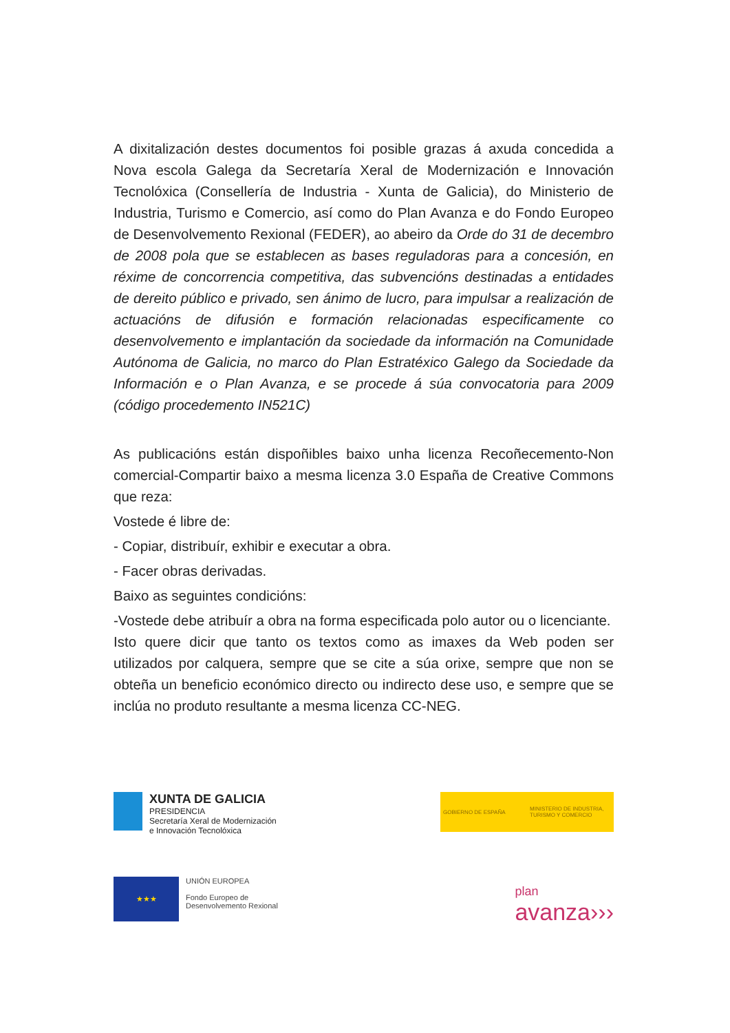A dixitalización destes documentos foi posible grazas á axuda concedida a Nova escola Galega da Secretaría Xeral de Modernización e Innovación Tecnolóxica (Consellería de Industria - Xunta de Galicia), do Ministerio de Industria, Turismo e Comercio, así como do Plan Avanza e do Fondo Europeo de Desenvolvemento Rexional (FEDER), ao abeiro da Orde do 31 de decembro de 2008 pola que se establecen as bases reguladoras para a concesión, en réxime de concorrencia competitiva, das subvencións destinadas a entidades de dereito público e privado, sen ánimo de lucro, para impulsar a realización de actuacións de difusión e formación relacionadas especificamente co desenvolvemento e implantación da sociedade da información na Comunidade Autónoma de Galicia, no marco do Plan Estratéxico Galego da Sociedade da Información e o Plan Avanza, e se procede á súa convocatoria para 2009 (código procedemento IN521C)
As publicacións están dispoñibles baixo unha licenza Recoñecemento-Non comercial-Compartir baixo a mesma licenza 3.0 España de Creative Commons que reza:
Vostede é libre de:
- Copiar, distribuír, exhibir e executar a obra.
- Facer obras derivadas.
Baixo as seguintes condicións:
-Vostede debe atribuír a obra na forma especificada polo autor ou o licenciante.
Isto quere dicir que tanto os textos como as imaxes da Web poden ser utilizados por calquera, sempre que se cite a súa orixe, sempre que non se obteña un beneficio económico directo ou indirecto dese uso, e sempre que se inclúa no produto resultante a mesma licenza CC-NEG.
XUNTA DE GALICIA
PRESIDENCIA
Secretaría Xeral de Modernización
e Innovación Tecnolóxica
GOBIERNO DE ESPAÑA MINISTERIO DE INDUSTRIA, TURISMO Y COMERCIO
★★★
UNIÓN EUROPEA
Fondo Europeo de
Desenvolvemento Rexional
plan
avanza›››